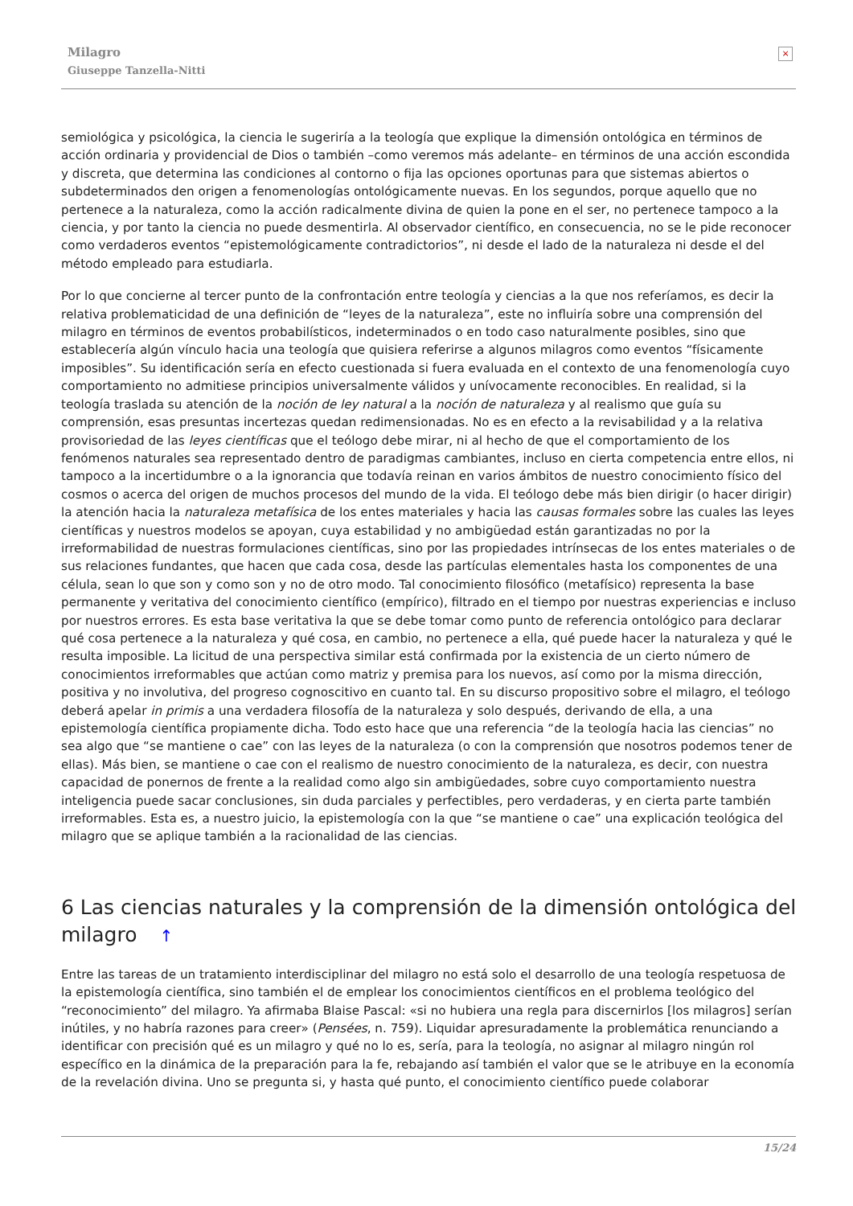Milagro
Giuseppe Tanzella-Nitti
×
semiológica y psicológica, la ciencia le sugeriría a la teología que explique la dimensión ontológica en términos de acción ordinaria y providencial de Dios o también –como veremos más adelante– en términos de una acción escondida y discreta, que determina las condiciones al contorno o fija las opciones oportunas para que sistemas abiertos o subdeterminados den origen a fenomenologías ontológicamente nuevas. En los segundos, porque aquello que no pertenece a la naturaleza, como la acción radicalmente divina de quien la pone en el ser, no pertenece tampoco a la ciencia, y por tanto la ciencia no puede desmentirla. Al observador científico, en consecuencia, no se le pide reconocer como verdaderos eventos “epistemológicamente contradictorios”, ni desde el lado de la naturaleza ni desde el del método empleado para estudiarla.
Por lo que concierne al tercer punto de la confrontación entre teología y ciencias a la que nos referíamos, es decir la relativa problematicidad de una definición de “leyes de la naturaleza”, este no influiría sobre una comprensión del milagro en términos de eventos probabilísticos, indeterminados o en todo caso naturalmente posibles, sino que establecería algún vínculo hacia una teología que quisiera referirse a algunos milagros como eventos “físicamente imposibles”. Su identificación sería en efecto cuestionada si fuera evaluada en el contexto de una fenomenología cuyo comportamiento no admitiese principios universalmente válidos y unívocamente reconocibles. En realidad, si la teología traslada su atención de la noción de ley natural a la noción de naturaleza y al realismo que guía su comprensión, esas presuntas incertezas quedan redimensionadas. No es en efecto a la revisabilidad y a la relativa provisoriedad de las leyes científicas que el teólogo debe mirar, ni al hecho de que el comportamiento de los fenómenos naturales sea representado dentro de paradigmas cambiantes, incluso en cierta competencia entre ellos, ni tampoco a la incertidumbre o a la ignorancia que todavía reinan en varios ámbitos de nuestro conocimiento físico del cosmos o acerca del origen de muchos procesos del mundo de la vida. El teólogo debe más bien dirigir (o hacer dirigir) la atención hacia la naturaleza metafísica de los entes materiales y hacia las causas formales sobre las cuales las leyes científicas y nuestros modelos se apoyan, cuya estabilidad y no ambigüedad están garantizadas no por la irreformabilidad de nuestras formulaciones científicas, sino por las propiedades intrínsecas de los entes materiales o de sus relaciones fundantes, que hacen que cada cosa, desde las partículas elementales hasta los componentes de una célula, sean lo que son y como son y no de otro modo. Tal conocimiento filosófico (metafísico) representa la base permanente y veritativa del conocimiento científico (empírico), filtrado en el tiempo por nuestras experiencias e incluso por nuestros errores. Es esta base veritativa la que se debe tomar como punto de referencia ontológico para declarar qué cosa pertenece a la naturaleza y qué cosa, en cambio, no pertenece a ella, qué puede hacer la naturaleza y qué le resulta imposible. La licitud de una perspectiva similar está confirmada por la existencia de un cierto número de conocimientos irreformables que actúan como matriz y premisa para los nuevos, así como por la misma dirección, positiva y no involutiva, del progreso cognoscitivo en cuanto tal. En su discurso propositivo sobre el milagro, el teólogo deberá apelar in primis a una verdadera filosofía de la naturaleza y solo después, derivando de ella, a una epistemología científica propiamente dicha. Todo esto hace que una referencia “de la teología hacia las ciencias” no sea algo que “se mantiene o cae” con las leyes de la naturaleza (o con la comprensión que nosotros podemos tener de ellas). Más bien, se mantiene o cae con el realismo de nuestro conocimiento de la naturaleza, es decir, con nuestra capacidad de ponernos de frente a la realidad como algo sin ambigüedades, sobre cuyo comportamiento nuestra inteligencia puede sacar conclusiones, sin duda parciales y perfectibles, pero verdaderas, y en cierta parte también irreformables. Esta es, a nuestro juicio, la epistemología con la que “se mantiene o cae” una explicación teológica del milagro que se aplique también a la racionalidad de las ciencias.
6 Las ciencias naturales y la comprensión de la dimensión ontológica del milagro ↑
Entre las tareas de un tratamiento interdisciplinar del milagro no está solo el desarrollo de una teología respetuosa de la epistemología científica, sino también el de emplear los conocimientos científicos en el problema teológico del “reconocimiento” del milagro. Ya afirmaba Blaise Pascal: «si no hubiera una regla para discernirlos [los milagros] serían inútiles, y no habría razones para creer» (Pensées, n. 759). Liquidar apresuradamente la problemática renunciando a identificar con precisión qué es un milagro y qué no lo es, sería, para la teología, no asignar al milagro ningún rol específico en la dinámica de la preparación para la fe, rebajando así también el valor que se le atribuye en la economía de la revelación divina. Uno se pregunta si, y hasta qué punto, el conocimiento científico puede colaborar
15/24